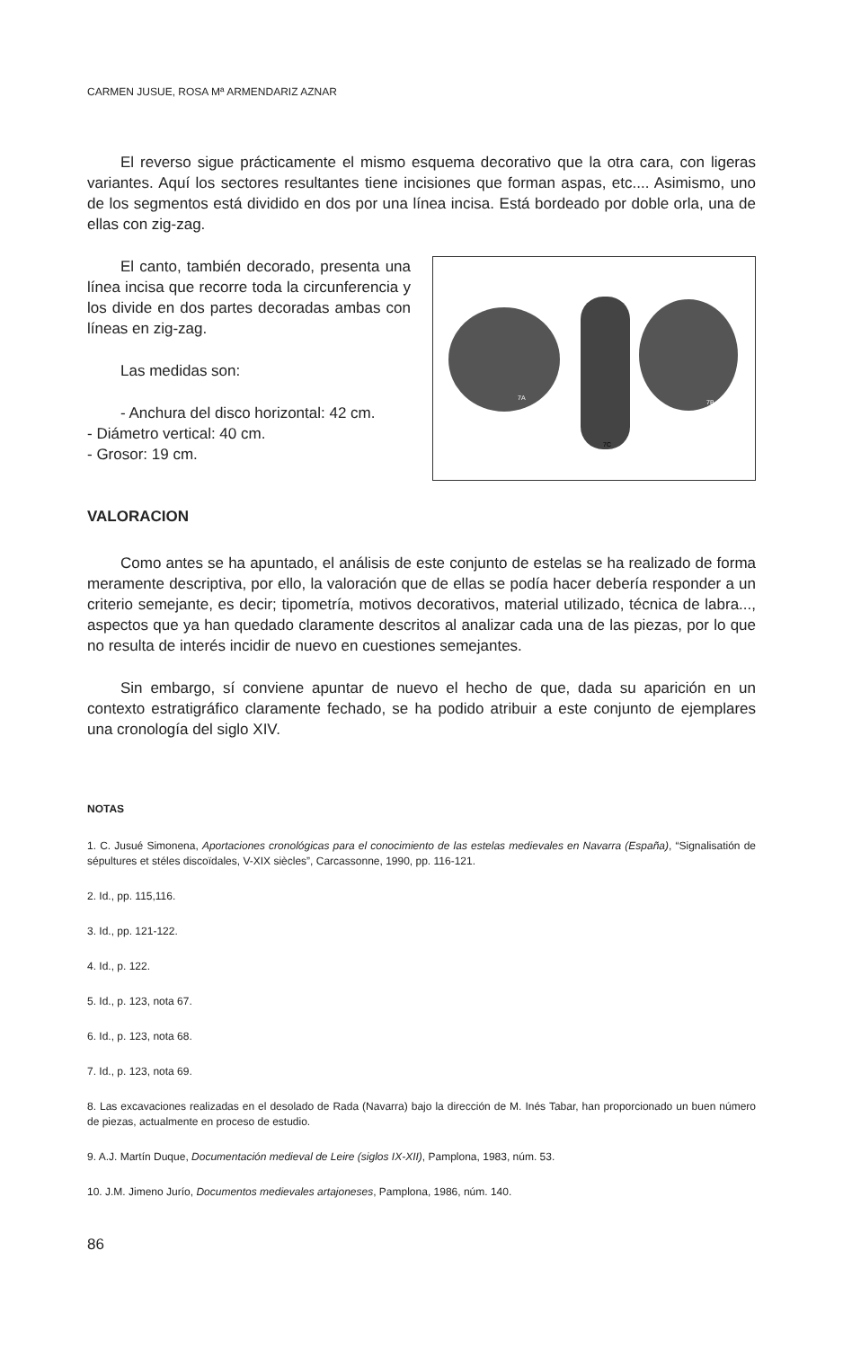CARMEN JUSUE, ROSA Mª ARMENDARIZ AZNAR
El reverso sigue prácticamente el mismo esquema decorativo que la otra cara, con ligeras variantes. Aquí los sectores resultantes tiene incisiones que forman aspas, etc.... Asimismo, uno de los segmentos está dividido en dos por una línea incisa. Está bordeado por doble orla, una de ellas con zig-zag.
El canto, también decorado, presenta una línea incisa que recorre toda la circunferencia y los divide en dos partes decoradas ambas con líneas en zig-zag.
Las medidas son:
- Anchura del disco horizontal: 42 cm.
- Diámetro vertical: 40 cm.
- Grosor: 19 cm.
7A
7C
7B
VALORACION
Como antes se ha apuntado, el análisis de este conjunto de estelas se ha realizado de forma meramente descriptiva, por ello, la valoración que de ellas se podía hacer debería responder a un criterio semejante, es decir; tipometría, motivos decorativos, material utilizado, técnica de labra..., aspectos que ya han quedado claramente descritos al analizar cada una de las piezas, por lo que no resulta de interés incidir de nuevo en cuestiones semejantes.
Sin embargo, sí conviene apuntar de nuevo el hecho de que, dada su aparición en un contexto estratigráfico claramente fechado, se ha podido atribuir a este conjunto de ejemplares una cronología del siglo XIV.
NOTAS
1. C. Jusué Simonena, Aportaciones cronológicas para el conocimiento de las estelas medievales en Navarra (España), “Signalisatión de sépultures et stéles discoïdales, V-XIX siècles”, Carcassonne, 1990, pp. 116-121.
2. Id., pp. 115,116.
3. Id., pp. 121-122.
4. Id., p. 122.
5. Id., p. 123, nota 67.
6. Id., p. 123, nota 68.
7. Id., p. 123, nota 69.
8. Las excavaciones realizadas en el desolado de Rada (Navarra) bajo la dirección de M. Inés Tabar, han proporcionado un buen número de piezas, actualmente en proceso de estudio.
9. A.J. Martín Duque, Documentación medieval de Leire (siglos IX-XII), Pamplona, 1983, núm. 53.
10. J.M. Jimeno Jurío, Documentos medievales artajoneses, Pamplona, 1986, núm. 140.
86